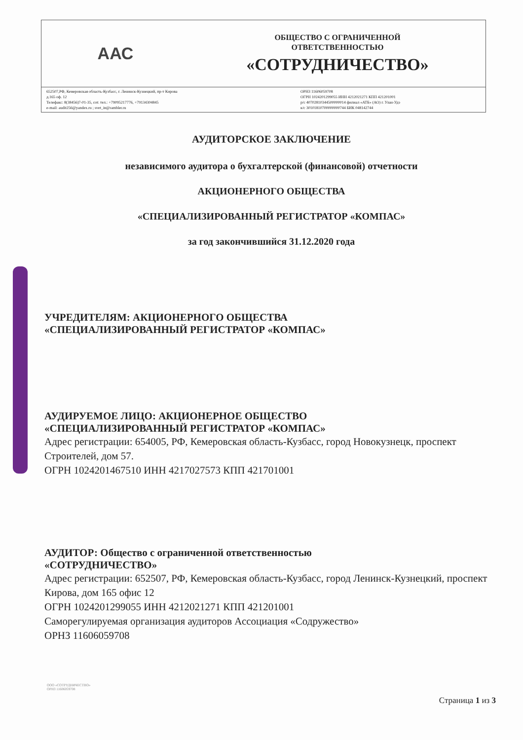ААС
ОБЩЕСТВО С ОГРАНИЧЕННОЙ
ОТВЕТСТВЕННОСТЬЮ
«СОТРУДНИЧЕСТВО»
652507,РФ, Кемеровская область-Кузбасс, г. Ленинск-Кузнецкий, пр-т Кирова
д.165 оф. 12
Телефакс: 8(38456)7-01-35, сот. тел.: +79095217776, +79134304845
e-mail: audit256@yandex.ru ; svet_in@rambler.ru
ОРНЗ 11606059708
ОГРН 1024201299055 ИНН 4212021271 КПП 421201001
р/с 40702810344500000014 филиал «АТБ» (АО) г. Улан-Удэ
к/с 30101810700000000744 БИК 048142744
АУДИТОРСКОЕ ЗАКЛЮЧЕНИЕ
независимого аудитора о бухгалтерской (финансовой) отчетности
АКЦИОНЕРНОГО ОБЩЕСТВА
«СПЕЦИАЛИЗИРОВАННЫЙ РЕГИСТРАТОР «КОМПАС»
за год закончившийся 31.12.2020 года
УЧРЕДИТЕЛЯМ: АКЦИОНЕРНОГО ОБЩЕСТВА
«СПЕЦИАЛИЗИРОВАННЫЙ РЕГИСТРАТОР «КОМПАС»
АУДИРУЕМОЕ ЛИЦО: АКЦИОНЕРНОЕ ОБЩЕСТВО
«СПЕЦИАЛИЗИРОВАННЫЙ РЕГИСТРАТОР «КОМПАС»
Адрес регистрации: 654005, РФ, Кемеровская область-Кузбасс, город Новокузнецк, проспект Строителей, дом 57.
ОГРН 1024201467510 ИНН 4217027573 КПП 421701001
АУДИТОР: Общество с ограниченной ответственностью
«СОТРУДНИЧЕСТВО»
Адрес регистрации: 652507, РФ, Кемеровская область-Кузбасс, город Ленинск-Кузнецкий, проспект Кирова, дом 165 офис 12
ОГРН 1024201299055 ИНН 4212021271 КПП 421201001
Саморегулируемая организация аудиторов Ассоциация «Содружество»
ОРНЗ 11606059708
ООО «СОТРУДНИЧЕСТВО»
ОРНЗ 11606059708
Страница 1 из 3